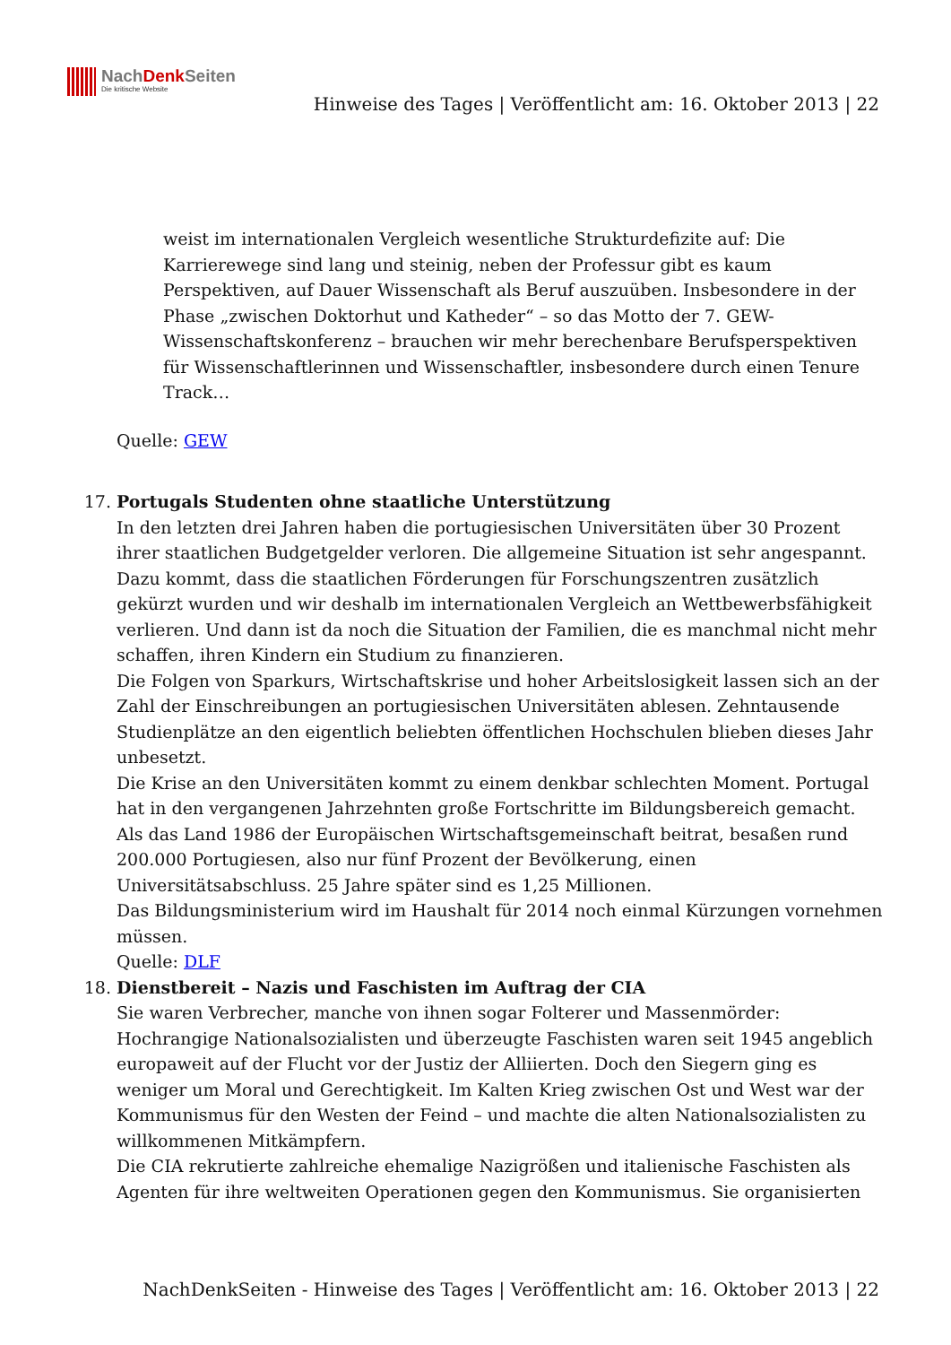NachDenk Seiten
Die kritische Website
Hinweise des Tages | Veröffentlicht am: 16. Oktober 2013 | 22
weist im internationalen Vergleich wesentliche Strukturdefizite auf: Die Karrierewege sind lang und steinig, neben der Professur gibt es kaum Perspektiven, auf Dauer Wissenschaft als Beruf auszuüben. Insbesondere in der Phase „zwischen Doktorhut und Katheder“ – so das Motto der 7. GEW-Wissenschaftskonferenz – brauchen wir mehr berechenbare Berufsperspektiven für Wissenschaftlerinnen und Wissenschaftler, insbesondere durch einen Tenure Track…
Quelle: GEW
17. Portugals Studenten ohne staatliche Unterstützung
In den letzten drei Jahren haben die portugiesischen Universitäten über 30 Prozent ihrer staatlichen Budgetgelder verloren. Die allgemeine Situation ist sehr angespannt. Dazu kommt, dass die staatlichen Förderungen für Forschungszentren zusätzlich gekürzt wurden und wir deshalb im internationalen Vergleich an Wettbewerbsfähigkeit verlieren. Und dann ist da noch die Situation der Familien, die es manchmal nicht mehr schaffen, ihren Kindern ein Studium zu finanzieren.
Die Folgen von Sparkurs, Wirtschaftskrise und hoher Arbeitslosigkeit lassen sich an der Zahl der Einschreibungen an portugiesischen Universitäten ablesen. Zehntausende Studienplätze an den eigentlich beliebten öffentlichen Hochschulen blieben dieses Jahr unbesetzt.
Die Krise an den Universitäten kommt zu einem denkbar schlechten Moment. Portugal hat in den vergangenen Jahrzehnten große Fortschritte im Bildungsbereich gemacht. Als das Land 1986 der Europäischen Wirtschaftsgemeinschaft beitrat, besaßen rund 200.000 Portugiesen, also nur fünf Prozent der Bevölkerung, einen Universitätsabschluss. 25 Jahre später sind es 1,25 Millionen.
Das Bildungsministerium wird im Haushalt für 2014 noch einmal Kürzungen vornehmen müssen.
Quelle: DLF
18. Dienstbereit – Nazis und Faschisten im Auftrag der CIA
Sie waren Verbrecher, manche von ihnen sogar Folterer und Massenmörder: Hochrangige Nationalsozialisten und überzeugte Faschisten waren seit 1945 angeblich europaweit auf der Flucht vor der Justiz der Alliierten. Doch den Siegern ging es weniger um Moral und Gerechtigkeit. Im Kalten Krieg zwischen Ost und West war der Kommunismus für den Westen der Feind – und machte die alten Nationalsozialisten zu willkommenen Mitkämpfern.
Die CIA rekrutierte zahlreiche ehemalige Nazigrößen und italienische Faschisten als Agenten für ihre weltweiten Operationen gegen den Kommunismus. Sie organisierten
NachDenkSeiten - Hinweise des Tages | Veröffentlicht am: 16. Oktober 2013 | 22